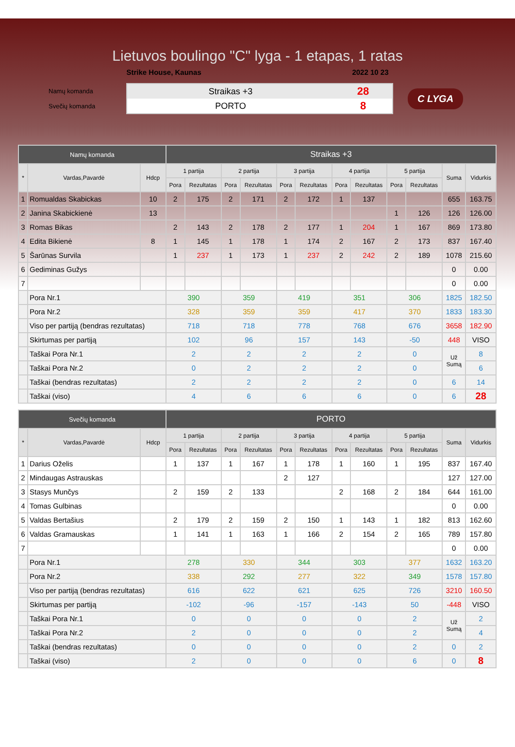Lietuvos boulingo "C" lyga - 1 etapas, 1 ratas
Strike House, Kaunas 2022 10 23
Namų komanda
Svečių komanda
Straikas +3 28
PORTO 8
C LYGA
| Namų komanda | | | Straikas +3 | | | | | | | | | | | |
| * | Vardas,Pavardė | Hdcp | 1 partija | | 2 partija | | 3 partija | | 4 partija | | 5 partija | | Suma | Vidurkis |
| | | | Pora | Rezultatas | Pora | Rezultatas | Pora | Rezultatas | Pora | Rezultatas | Pora | Rezultatas | | |
| 1 | Romualdas Skabickas | 10 | 2 | 175 | 2 | 171 | 2 | 172 | 1 | 137 | | | 655 | 163.75 |
| 2 | Janina Skabickienė | 13 | | | | | | | | | 1 | 126 | 126 | 126.00 |
| 3 | Romas Bikas | | 2 | 143 | 2 | 178 | 2 | 177 | 1 | 204 | 1 | 167 | 869 | 173.80 |
| 4 | Edita Bikienė | 8 | 1 | 145 | 1 | 178 | 1 | 174 | 2 | 167 | 2 | 173 | 837 | 167.40 |
| 5 | Šarūnas Survila | | 1 | 237 | 1 | 173 | 1 | 237 | 2 | 242 | 2 | 189 | 1078 | 215.60 |
| 6 | Gediminas Gužys | | | | | | | | | | | | 0 | 0.00 |
| 7 | | | | | | | | | | | | | 0 | 0.00 |
| | Pora Nr.1 | | 390 | | 359 | | 419 | | 351 | | 306 | | 1825 | 182.50 |
| | Pora Nr.2 | | 328 | | 359 | | 359 | | 417 | | 370 | | 1833 | 183.30 |
| | Viso per partiją (bendras rezultatas) | | 718 | | 718 | | 778 | | 768 | | 676 | | 3658 | 182.90 |
| | Skirtumas per partiją | | 102 | | 96 | | 157 | | 143 | | -50 | | 448 | VISO |
| | Taškai Pora Nr.1 | | 2 | | 2 | | 2 | | 2 | | 0 | | Už Sumą | 8 |
| | Taškai Pora Nr.2 | | 0 | | 2 | | 2 | | 2 | | 0 | | | 6 |
| | Taškai (bendras rezultatas) | | 2 | | 2 | | 2 | | 2 | | 0 | | 6 | 14 |
| | Taškai (viso) | | 4 | | 6 | | 6 | | 6 | | 0 | | 6 | 28 |
| Svečių komanda | | | PORTO | | | | | | | | | | | |
| * | Vardas,Pavardė | Hdcp | 1 partija | | 2 partija | | 3 partija | | 4 partija | | 5 partija | | Suma | Vidurkis |
| | | | Pora | Rezultatas | Pora | Rezultatas | Pora | Rezultatas | Pora | Rezultatas | Pora | Rezultatas | | |
| 1 | Darius Oželis | | 1 | 137 | 1 | 167 | 1 | 178 | 1 | 160 | 1 | 195 | 837 | 167.40 |
| 2 | Mindaugas Astrauskas | | | | | | 2 | 127 | | | | | 127 | 127.00 |
| 3 | Stasys Munčys | | 2 | 159 | 2 | 133 | | | 2 | 168 | 2 | 184 | 644 | 161.00 |
| 4 | Tomas Gulbinas | | | | | | | | | | | | 0 | 0.00 |
| 5 | Valdas Bertašius | | 2 | 179 | 2 | 159 | 2 | 150 | 1 | 143 | 1 | 182 | 813 | 162.60 |
| 6 | Valdas Gramauskas | | 1 | 141 | 1 | 163 | 1 | 166 | 2 | 154 | 2 | 165 | 789 | 157.80 |
| 7 | | | | | | | | | | | | | 0 | 0.00 |
| | Pora Nr.1 | | 278 | | 330 | | 344 | | 303 | | 377 | | 1632 | 163.20 |
| | Pora Nr.2 | | 338 | | 292 | | 277 | | 322 | | 349 | | 1578 | 157.80 |
| | Viso per partiją (bendras rezultatas) | | 616 | | 622 | | 621 | | 625 | | 726 | | 3210 | 160.50 |
| | Skirtumas per partiją | | -102 | | -96 | | -157 | | -143 | | 50 | | -448 | VISO |
| | Taškai Pora Nr.1 | | 0 | | 0 | | 0 | | 0 | | 2 | | Už Sumą | 2 |
| | Taškai Pora Nr.2 | | 2 | | 0 | | 0 | | 0 | | 2 | | | 4 |
| | Taškai (bendras rezultatas) | | 0 | | 0 | | 0 | | 0 | | 2 | | 0 | 2 |
| | Taškai (viso) | | 2 | | 0 | | 0 | | 0 | | 6 | | 0 | 8 |